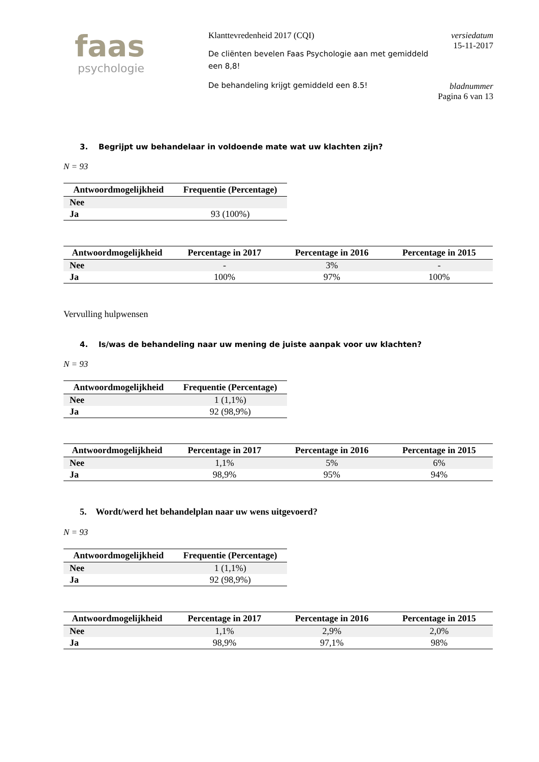faas
psychologie
Klanttevredenheid 2017 (CQI)
De cliënten bevelen Faas Psychologie aan met gemiddeld een 8,8!
De behandeling krijgt gemiddeld een 8.5!
versiedatum
15-11-2017
bladnummer
Pagina 6 van 13
3. Begrijpt uw behandelaar in voldoende mate wat uw klachten zijn?
N = 93
| Antwoordmogelijkheid | Frequentie (Percentage) |
| --- | --- |
| Nee | |
| Ja | 93 (100%) |
| Antwoordmogelijkheid | Percentage in 2017 | Percentage in 2016 | Percentage in 2015 |
| --- | --- | --- | --- |
| Nee | - | 3% | - |
| Ja | 100% | 97% | 100% |
Vervulling hulpwensen
4. Is/was de behandeling naar uw mening de juiste aanpak voor uw klachten?
N = 93
| Antwoordmogelijkheid | Frequentie (Percentage) |
| --- | --- |
| Nee | 1 (1,1%) |
| Ja | 92 (98,9%) |
| Antwoordmogelijkheid | Percentage in 2017 | Percentage in 2016 | Percentage in 2015 |
| --- | --- | --- | --- |
| Nee | 1,1% | 5% | 6% |
| Ja | 98,9% | 95% | 94% |
5. Wordt/werd het behandelplan naar uw wens uitgevoerd?
N = 93
| Antwoordmogelijkheid | Frequentie (Percentage) |
| --- | --- |
| Nee | 1 (1,1%) |
| Ja | 92 (98,9%) |
| Antwoordmogelijkheid | Percentage in 2017 | Percentage in 2016 | Percentage in 2015 |
| --- | --- | --- | --- |
| Nee | 1,1% | 2,9% | 2,0% |
| Ja | 98,9% | 97,1% | 98% |